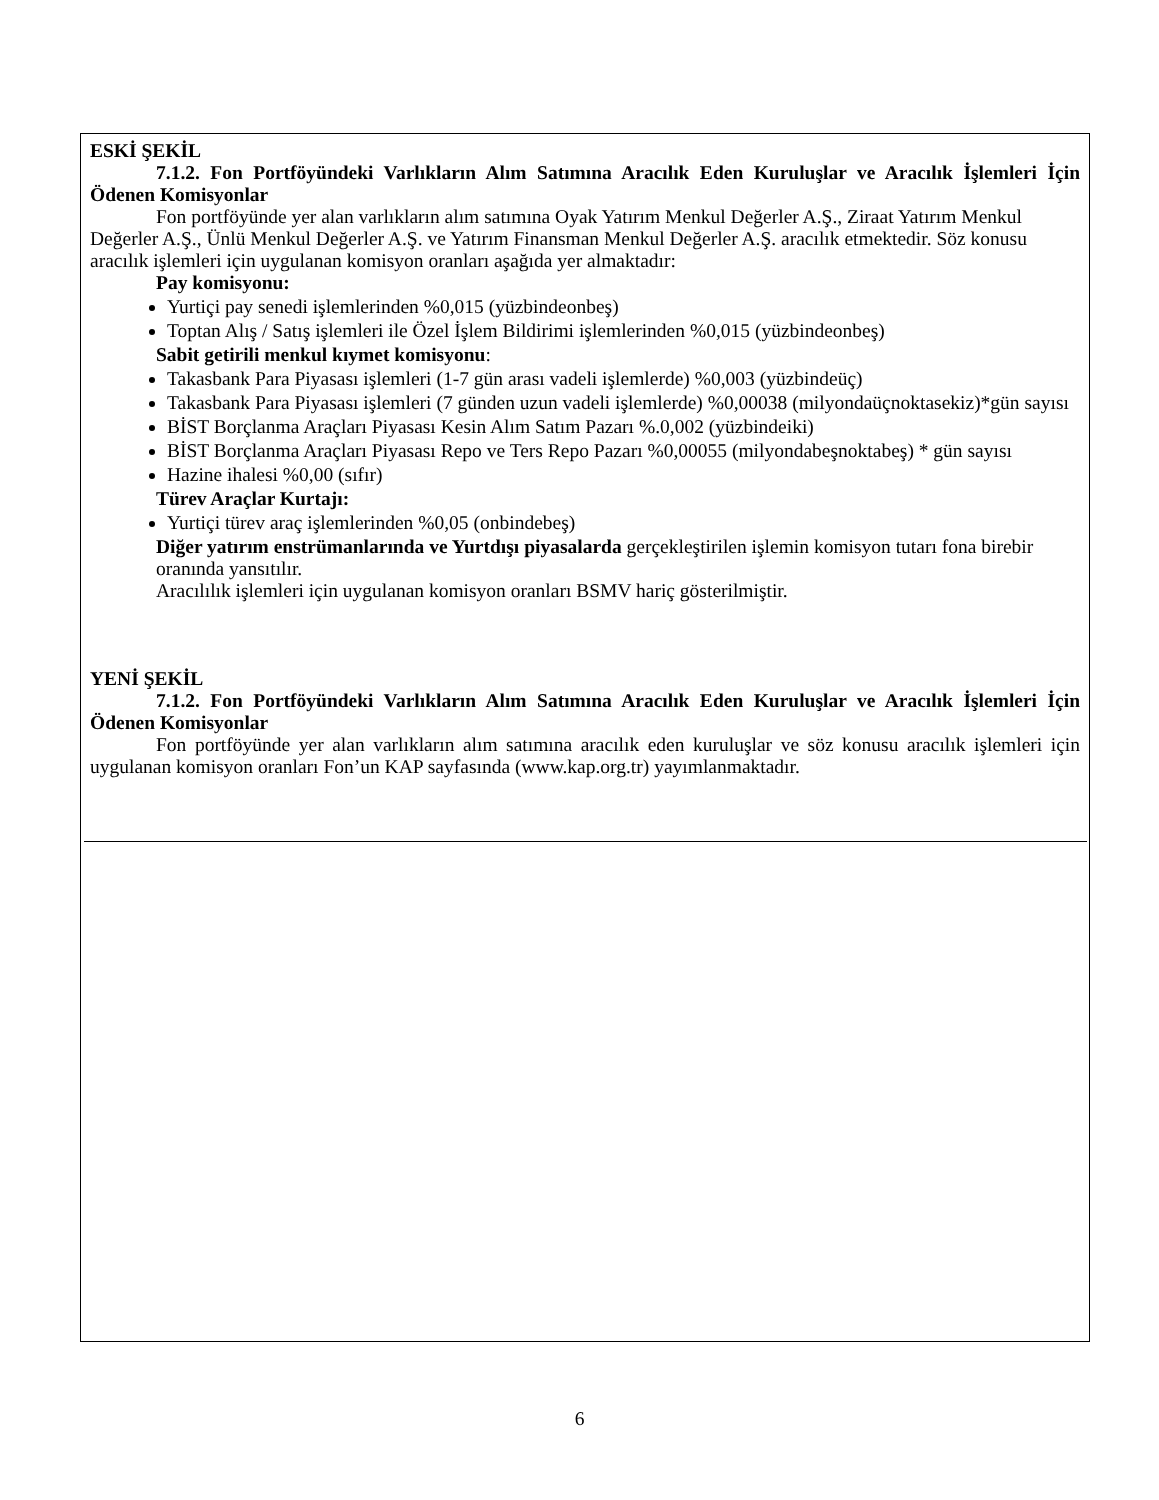ESKİ ŞEKİL
7.1.2. Fon Portföyündeki Varlıkların Alım Satımına Aracılık Eden Kuruluşlar ve Aracılık İşlemleri İçin Ödenen Komisyonlar
Fon portföyünde yer alan varlıkların alım satımına Oyak Yatırım Menkul Değerler A.Ş., Ziraat Yatırım Menkul Değerler A.Ş., Ünlü Menkul Değerler A.Ş. ve Yatırım Finansman Menkul Değerler A.Ş. aracılık etmektedir. Söz konusu aracılık işlemleri için uygulanan komisyon oranları aşağıda yer almaktadır:
Pay komisyonu:
Yurtiçi pay senedi işlemlerinden %0,015 (yüzbindeonbeş)
Toptan Alış / Satış işlemleri ile Özel İşlem Bildirimi işlemlerinden %0,015 (yüzbindeonbeş)
Sabit getirili menkul kıymet komisyonu:
Takasbank Para Piyasası işlemleri (1-7 gün arası vadeli işlemlerde) %0,003 (yüzbindeüç)
Takasbank Para Piyasası işlemleri (7 günden uzun vadeli işlemlerde) %0,00038 (milyondaüçnoktasekiz)*gün sayısı
BİST Borçlanma Araçları Piyasası Kesin Alım Satım Pazarı %.0,002 (yüzbindeiki)
BİST Borçlanma Araçları Piyasası Repo ve Ters Repo Pazarı %0,00055 (milyondabeşnoktabeş) * gün sayısı
Hazine ihalesi %0,00 (sıfır)
Türev Araçlar Kurtajı:
Yurtiçi türev araç işlemlerinden %0,05 (onbindebeş)
Diğer yatırım enstrümanlarında ve Yurtdışı piyasalarda gerçekleştirilen işlemin komisyon tutarı fona birebir oranında yansıtılır.
Aracılılık işlemleri için uygulanan komisyon oranları BSMV hariç gösterilmiştir.
YENİ ŞEKİL
7.1.2. Fon Portföyündeki Varlıkların Alım Satımına Aracılık Eden Kuruluşlar ve Aracılık İşlemleri İçin Ödenen Komisyonlar
Fon portföyünde yer alan varlıkların alım satımına aracılık eden kuruluşlar ve söz konusu aracılık işlemleri için uygulanan komisyon oranları Fon’un KAP sayfasında (www.kap.org.tr) yayımlanmaktadır.
6